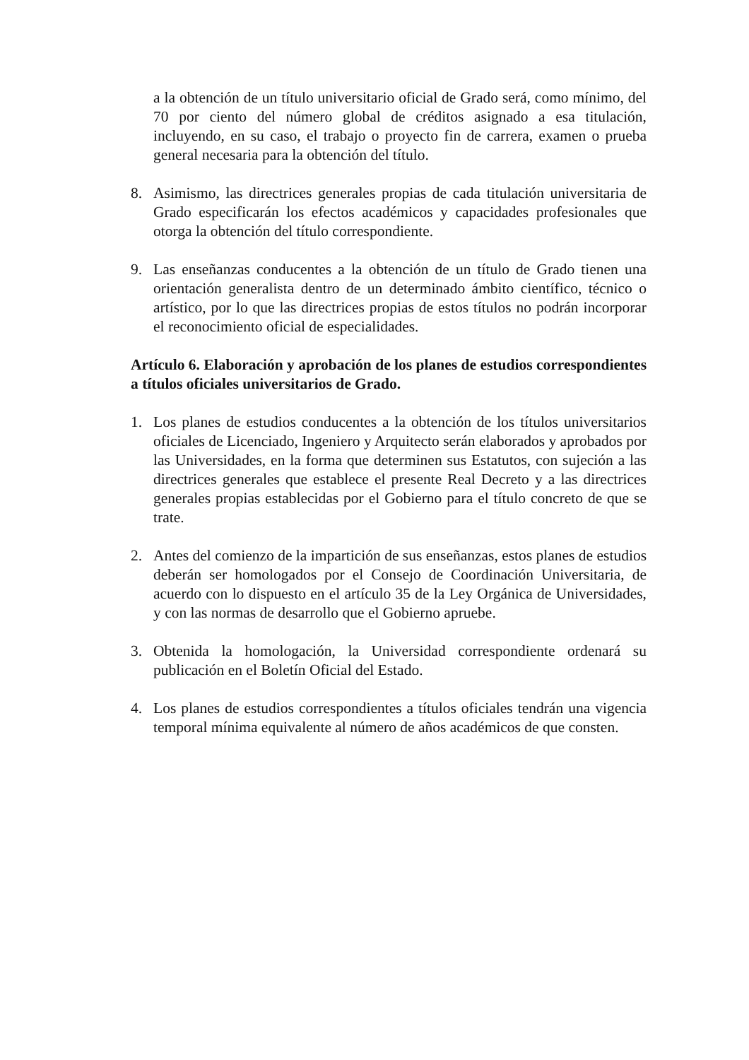a la obtención de un título universitario oficial de Grado será, como mínimo, del 70 por ciento del número global de créditos asignado a esa titulación, incluyendo, en su caso, el trabajo o proyecto fin de carrera, examen o prueba general necesaria para la obtención del título.
8. Asimismo, las directrices generales propias de cada titulación universitaria de Grado especificarán los efectos académicos y capacidades profesionales que otorga la obtención del título correspondiente.
9. Las enseñanzas conducentes a la obtención de un título de Grado tienen una orientación generalista dentro de un determinado ámbito científico, técnico o artístico, por lo que las directrices propias de estos títulos no podrán incorporar el reconocimiento oficial de especialidades.
Artículo 6. Elaboración y aprobación de los planes de estudios correspondientes a títulos oficiales universitarios de Grado.
1. Los planes de estudios conducentes a la obtención de los títulos universitarios oficiales de Licenciado, Ingeniero y Arquitecto serán elaborados y aprobados por las Universidades, en la forma que determinen sus Estatutos, con sujeción a las directrices generales que establece el presente Real Decreto y a las directrices generales propias establecidas por el Gobierno para el título concreto de que se trate.
2. Antes del comienzo de la impartición de sus enseñanzas, estos planes de estudios deberán ser homologados por el Consejo de Coordinación Universitaria, de acuerdo con lo dispuesto en el artículo 35 de la Ley Orgánica de Universidades, y con las normas de desarrollo que el Gobierno apruebe.
3. Obtenida la homologación, la Universidad correspondiente ordenará su publicación en el Boletín Oficial del Estado.
4. Los planes de estudios correspondientes a títulos oficiales tendrán una vigencia temporal mínima equivalente al número de años académicos de que consten.